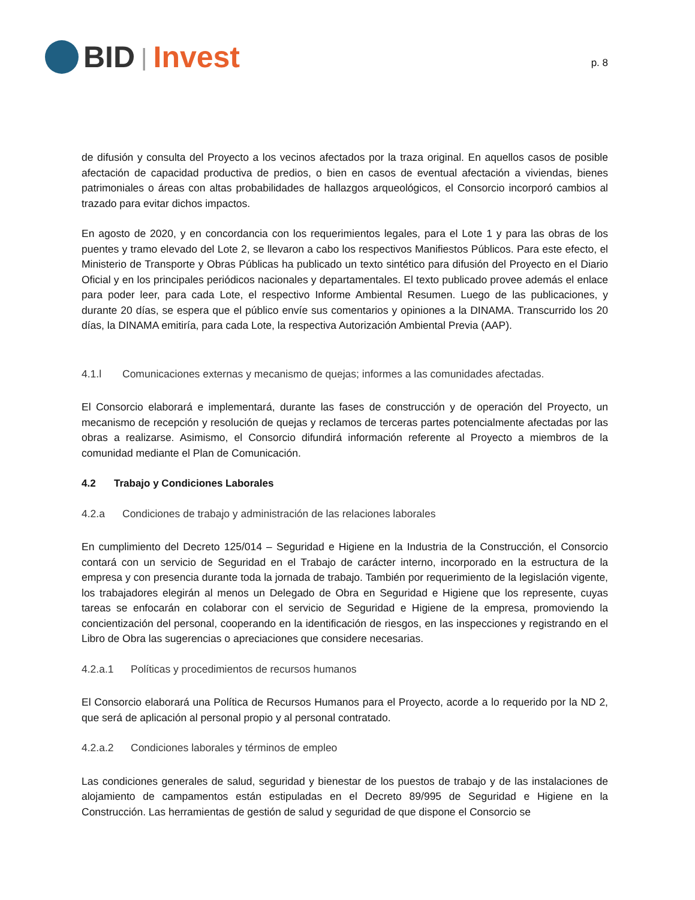BID | Invest
p. 8
de difusión y consulta del Proyecto a los vecinos afectados por la traza original. En aquellos casos de posible afectación de capacidad productiva de predios, o bien en casos de eventual afectación a viviendas, bienes patrimoniales o áreas con altas probabilidades de hallazgos arqueológicos, el Consorcio incorporó cambios al trazado para evitar dichos impactos.
En agosto de 2020, y en concordancia con los requerimientos legales, para el Lote 1 y para las obras de los puentes y tramo elevado del Lote 2, se llevaron a cabo los respectivos Manifiestos Públicos. Para este efecto, el Ministerio de Transporte y Obras Públicas ha publicado un texto sintético para difusión del Proyecto en el Diario Oficial y en los principales periódicos nacionales y departamentales. El texto publicado provee además el enlace para poder leer, para cada Lote, el respectivo Informe Ambiental Resumen. Luego de las publicaciones, y durante 20 días, se espera que el público envíe sus comentarios y opiniones a la DINAMA. Transcurrido los 20 días, la DINAMA emitiría, para cada Lote, la respectiva Autorización Ambiental Previa (AAP).
4.1.l Comunicaciones externas y mecanismo de quejas; informes a las comunidades afectadas.
El Consorcio elaborará e implementará, durante las fases de construcción y de operación del Proyecto, un mecanismo de recepción y resolución de quejas y reclamos de terceras partes potencialmente afectadas por las obras a realizarse. Asimismo, el Consorcio difundirá información referente al Proyecto a miembros de la comunidad mediante el Plan de Comunicación.
4.2 Trabajo y Condiciones Laborales
4.2.a Condiciones de trabajo y administración de las relaciones laborales
En cumplimiento del Decreto 125/014 – Seguridad e Higiene en la Industria de la Construcción, el Consorcio contará con un servicio de Seguridad en el Trabajo de carácter interno, incorporado en la estructura de la empresa y con presencia durante toda la jornada de trabajo. También por requerimiento de la legislación vigente, los trabajadores elegirán al menos un Delegado de Obra en Seguridad e Higiene que los represente, cuyas tareas se enfocarán en colaborar con el servicio de Seguridad e Higiene de la empresa, promoviendo la concientización del personal, cooperando en la identificación de riesgos, en las inspecciones y registrando en el Libro de Obra las sugerencias o apreciaciones que considere necesarias.
4.2.a.1 Políticas y procedimientos de recursos humanos
El Consorcio elaborará una Política de Recursos Humanos para el Proyecto, acorde a lo requerido por la ND 2, que será de aplicación al personal propio y al personal contratado.
4.2.a.2 Condiciones laborales y términos de empleo
Las condiciones generales de salud, seguridad y bienestar de los puestos de trabajo y de las instalaciones de alojamiento de campamentos están estipuladas en el Decreto 89/995 de Seguridad e Higiene en la Construcción. Las herramientas de gestión de salud y seguridad de que dispone el Consorcio se